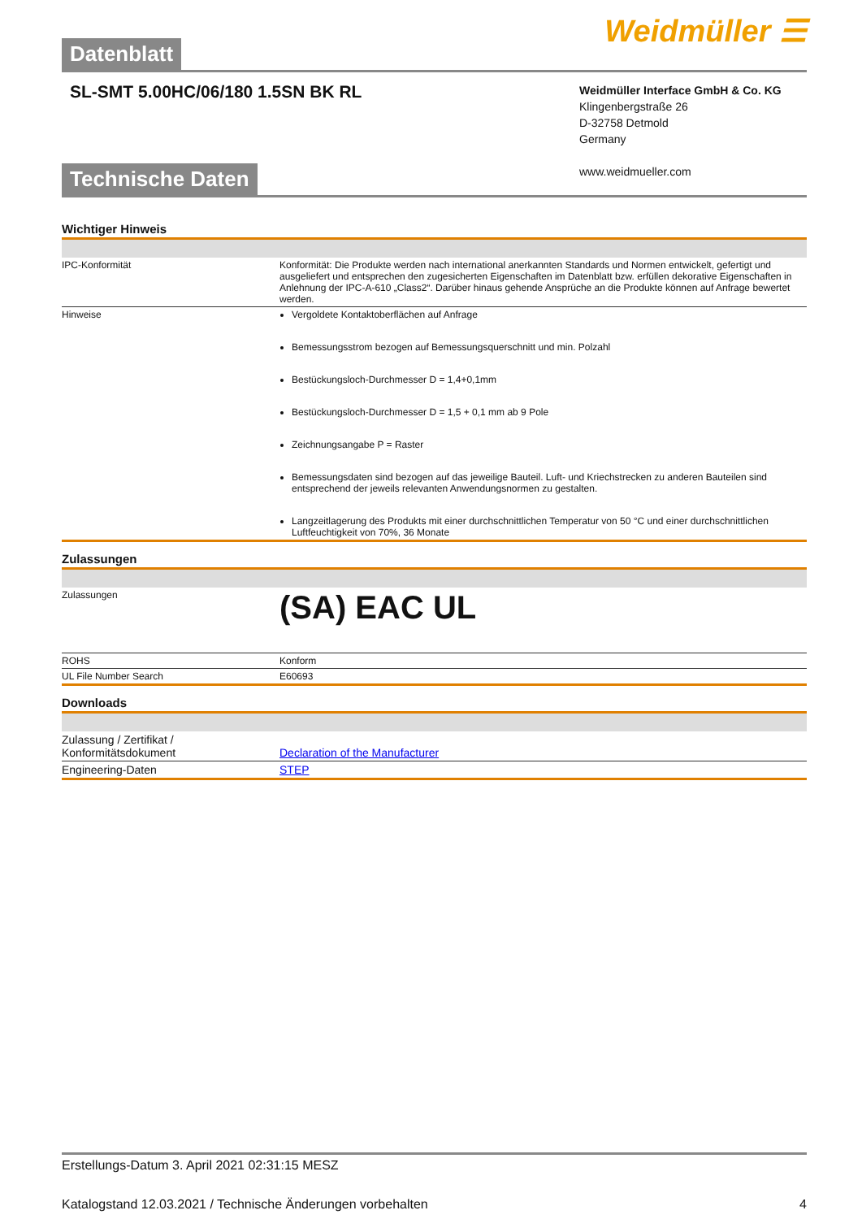Datenblatt
Weidmüller ☰
SL-SMT 5.00HC/06/180 1.5SN BK RL
Weidmüller Interface GmbH & Co. KG
Klingenbergstraße 26
D-32758 Detmold
Germany
www.weidmueller.com
Technische Daten
Wichtiger Hinweis
| IPC-Konformität | Konformität: Die Produkte werden nach international anerkannten Standards und Normen entwickelt, gefertigt und ausgeliefert und entsprechen den zugesicherten Eigenschaften im Datenblatt bzw. erfüllen dekorative Eigenschaften in Anlehnung der IPC-A-610 „Class2“. Darüber hinaus gehende Ansprüche an die Produkte können auf Anfrage bewertet werden. |
| Hinweise | Vergoldete Kontaktoberflächen auf Anfrage Bemessungsstrom bezogen auf Bemessungsquerschnitt und min. Polzahl Bestückungsloch-Durchmesser D = 1,4+0,1mm Bestückungsloch-Durchmesser D = 1,5 + 0,1 mm ab 9 Pole Zeichnungsangabe P = Raster Bemessungsdaten sind bezogen auf das jeweilige Bauteil. Luft- und Kriechstrecken zu anderen Bauteilen sind entsprechend der jeweils relevanten Anwendungsnormen zu gestalten. Langzeitlagerung des Produkts mit einer durchschnittlichen Temperatur von 50 °C und einer durchschnittlichen Luftfeuchtigkeit von 70%, 36 Monate |
Zulassungen
| Zulassungen | (SA) EAC UL |
| ROHS | Konform |
| UL File Number Search | E60693 |
Downloads
| Zulassung / Zertifikat / Konformitätsdokument | Declaration of the Manufacturer |
| Engineering-Daten | STEP |
Erstellungs-Datum 3. April 2021 02:31:15 MESZ
Katalogstand 12.03.2021 / Technische Änderungen vorbehalten 4